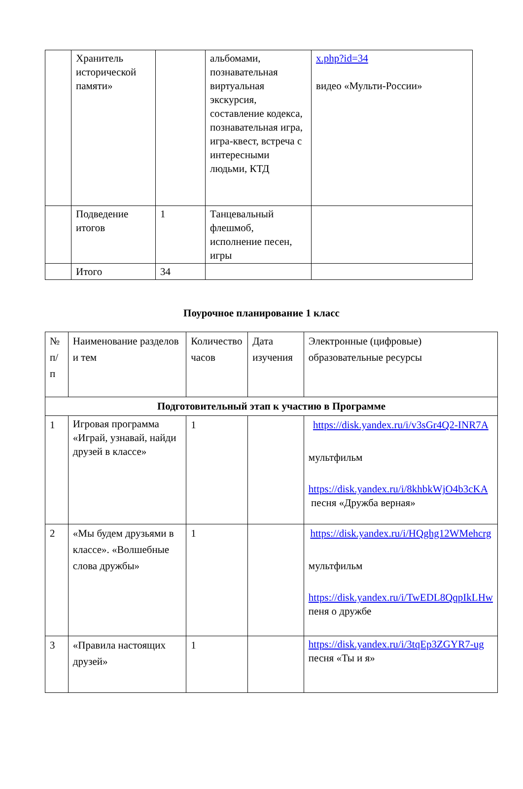| | Хранитель исторической памяти» | | альбомами, познавательная виртуальная экскурсия, составление кодекса, познавательная игра, игра-квест, встреча с интересными людьми, КТД | x.php?id=34 видео «Мульти-России» |
| | Подведение итогов | 1 | Танцевальный флешмоб, исполнение песен, игры | |
| | Итого | 34 | | |
Поурочное планирование 1 класс
| № п/п | Наименование разделов и тем | Количество часов | Дата изучения | Электронные (цифровые) образовательные ресурсы |
| --- | --- | --- | --- | --- |
| Подготовительный этап к участию в Программе | | | | |
| 1 | Игровая программа «Играй, узнавай, найди друзей в классе» | 1 | | https://disk.yandex.ru/i/v3sGr4Q2-INR7A мультфильм https://disk.yandex.ru/i/8khbkWjO4b3cKA песня «Дружба верная» |
| 2 | «Мы будем друзьями в классе». «Волшебные слова дружбы» | 1 | | https://disk.yandex.ru/i/HQghg12WMehcrg мультфильм https://disk.yandex.ru/i/TwEDL8QqpIkLHw пеня о дружбе |
| 3 | «Правила настоящих друзей» | 1 | | https://disk.yandex.ru/i/3tqEp3ZGYR7-ug песня «Ты и я» |